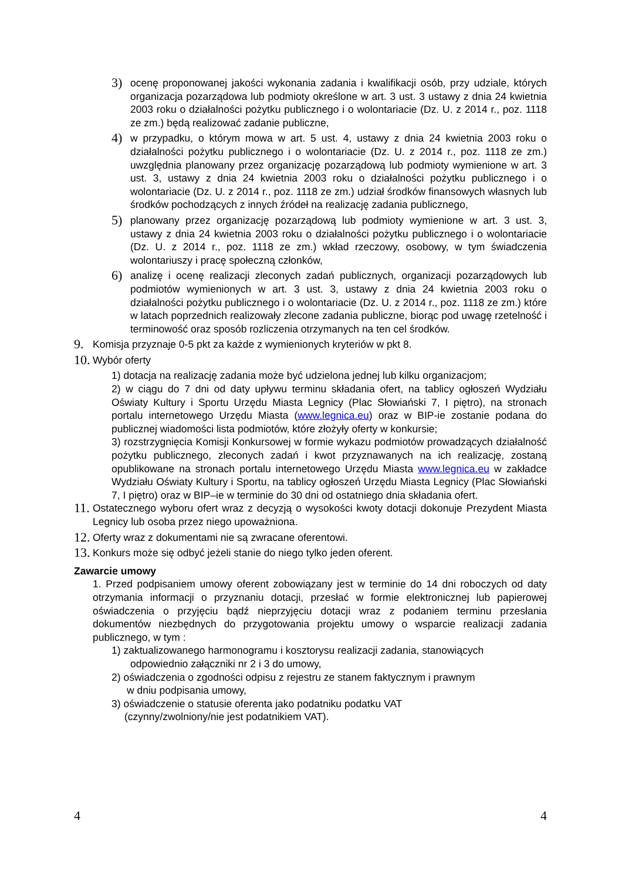3) ocenę proponowanej jakości wykonania zadania i kwalifikacji osób, przy udziale, których organizacja pozarządowa lub podmioty określone w art. 3 ust. 3 ustawy z dnia 24 kwietnia 2003 roku o działalności pożytku publicznego i o wolontariacie (Dz. U. z 2014 r., poz. 1118 ze zm.) będą realizować zadanie publiczne,
4) w przypadku, o którym mowa w art. 5 ust. 4, ustawy z dnia 24 kwietnia 2003 roku o działalności pożytku publicznego i o wolontariacie (Dz. U. z 2014 r., poz. 1118 ze zm.) uwzględnia planowany przez organizację pozarządową lub podmioty wymienione w art. 3 ust. 3, ustawy z dnia 24 kwietnia 2003 roku o działalności pożytku publicznego i o wolontariacie (Dz. U. z 2014 r., poz. 1118 ze zm.) udział środków finansowych własnych lub środków pochodzących z innych źródeł na realizację zadania publicznego,
5) planowany przez organizację pozarządową lub podmioty wymienione w art. 3 ust. 3, ustawy z dnia 24 kwietnia 2003 roku o działalności pożytku publicznego i o wolontariacie (Dz. U. z 2014 r., poz. 1118 ze zm.) wkład rzeczowy, osobowy, w tym świadczenia wolontariuszy i pracę społeczną członków,
6) analizę i ocenę realizacji zleconych zadań publicznych, organizacji pozarządowych lub podmiotów wymienionych w art. 3 ust. 3, ustawy z dnia 24 kwietnia 2003 roku o działalności pożytku publicznego i o wolontariacie (Dz. U. z 2014 r., poz. 1118 ze zm.) które w latach poprzednich realizowały zlecone zadania publiczne, biorąc pod uwagę rzetelność i terminowość oraz sposób rozliczenia otrzymanych na ten cel środków.
9. Komisja przyznaje 0-5 pkt za każde z wymienionych kryteriów w pkt 8.
10. Wybór oferty
1) dotacja na realizację zadania może być udzielona jednej lub kilku organizacjom;
2) w ciągu do 7 dni od daty upływu terminu składania ofert, na tablicy ogłoszeń Wydziału Oświaty Kultury i Sportu Urzędu Miasta Legnicy (Plac Słowiański 7, I piętro), na stronach portalu internetowego Urzędu Miasta (www.legnica.eu) oraz w BIP-ie zostanie podana do publicznej wiadomości lista podmiotów, które złożyły oferty w konkursie;
3) rozstrzygnięcia Komisji Konkursowej w formie wykazu podmiotów prowadzących działalność pożytku publicznego, zleconych zadań i kwot przyznawanych na ich realizację, zostaną opublikowane na stronach portalu internetowego Urzędu Miasta www.legnica.eu w zakładce Wydziału Oświaty Kultury i Sportu, na tablicy ogłoszeń Urzędu Miasta Legnicy (Plac Słowiański 7, I piętro) oraz w BIP–ie w terminie do 30 dni od ostatniego dnia składania ofert.
11. Ostatecznego wyboru ofert wraz z decyzją o wysokości kwoty dotacji dokonuje Prezydent Miasta Legnicy lub osoba przez niego upoważniona.
12. Oferty wraz z dokumentami nie są zwracane oferentowi.
13. Konkurs może się odbyć jeżeli stanie do niego tylko jeden oferent.
Zawarcie umowy
1. Przed podpisaniem umowy oferent zobowiązany jest w terminie do 14 dni roboczych od daty otrzymania informacji o przyznaniu dotacji, przesłać w formie elektronicznej lub papierowej oświadczenia o przyjęciu bądź nieprzyjęciu dotacji wraz z podaniem terminu przesłania dokumentów niezbędnych do przygotowania projektu umowy o wsparcie realizacji zadania publicznego, w tym :
1) zaktualizowanego harmonogramu i kosztorysu realizacji zadania, stanowiących
odpowiednio załączniki nr 2 i 3 do umowy,
2) oświadczenia o zgodności odpisu z rejestru ze stanem faktycznym i prawnym
w dniu podpisania umowy,
3) oświadczenie o statusie oferenta jako podatniku podatku VAT
(czynny/zwolniony/nie jest podatnikiem VAT).
4 4